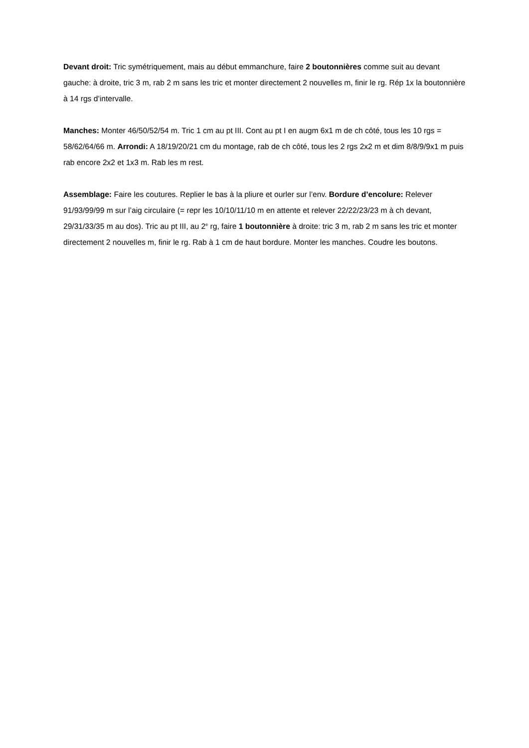Devant droit: Tric symétriquement, mais au début emmanchure, faire 2 boutonnières comme suit au devant gauche: à droite, tric 3 m, rab 2 m sans les tric et monter directement 2 nouvelles m, finir le rg. Rép 1x la boutonnière à 14 rgs d’intervalle.
Manches: Monter 46/50/52/54 m. Tric 1 cm au pt III. Cont au pt I en augm 6x1 m de ch côté, tous les 10 rgs = 58/62/64/66 m. Arrondi: A 18/19/20/21 cm du montage, rab de ch côté, tous les 2 rgs 2x2 m et dim 8/8/9/9x1 m puis rab encore 2x2 et 1x3 m. Rab les m rest.
Assemblage: Faire les coutures. Replier le bas à la pliure et ourler sur l’env. Bordure d’encolure: Relever 91/93/99/99 m sur l’aig circulaire (= repr les 10/10/11/10 m en attente et relever 22/22/23/23 m à ch devant, 29/31/33/35 m au dos). Tric au pt III, au 2<sup>e</sup> rg, faire 1 boutonnière à droite: tric 3 m, rab 2 m sans les tric et monter directement 2 nouvelles m, finir le rg. Rab à 1 cm de haut bordure. Monter les manches. Coudre les boutons.